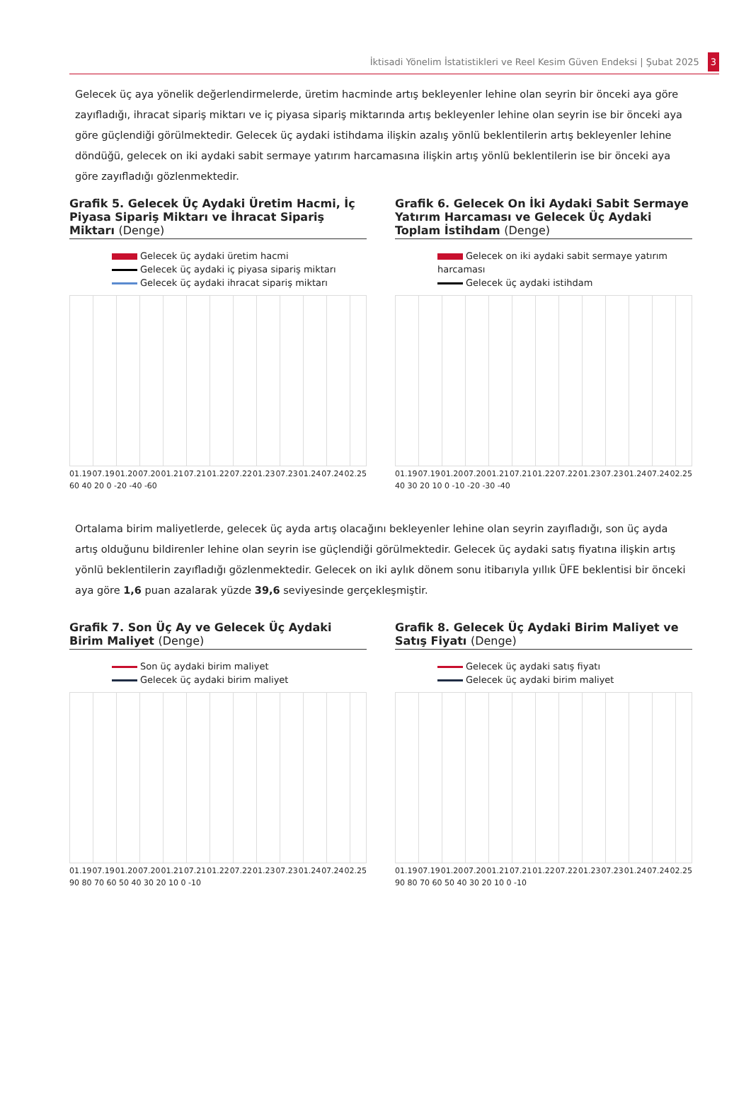İktisadi Yönelim İstatistikleri ve Reel Kesim Güven Endeksi | Şubat 2025 3
Gelecek üç aya yönelik değerlendirmelerde, üretim hacminde artış bekleyenler lehine olan seyrin bir önceki aya göre zayıfladığı, ihracat sipariş miktarı ve iç piyasa sipariş miktarında artış bekleyenler lehine olan seyrin ise bir önceki aya göre güçlendiği görülmektedir. Gelecek üç aydaki istihdama ilişkin azalış yönlü beklentilerin artış bekleyenler lehine döndüğü, gelecek on iki aydaki sabit sermaye yatırım harcamasına ilişkin artış yönlü beklentilerin ise bir önceki aya göre zayıfladığı gözlenmektedir.
Grafik 5. Gelecek Üç Aydaki Üretim Hacmi, İç Piyasa Sipariş Miktarı ve İhracat Sipariş Miktarı (Denge)
Gelecek üç aydaki üretim hacmi
Gelecek üç aydaki iç piyasa sipariş miktarı
Gelecek üç aydaki ihracat sipariş miktarı
01.19 07.19 01.20 07.20 01.21 07.21 01.22 07.22 01.23 07.23 01.24 07.24 02.25
60 40 20 0 -20 -40 -60
Grafik 6. Gelecek On İki Aydaki Sabit Sermaye Yatırım Harcaması ve Gelecek Üç Aydaki Toplam İstihdam (Denge)
Gelecek on iki aydaki sabit sermaye yatırım harcaması
Gelecek üç aydaki istihdam
01.19 07.19 01.20 07.20 01.21 07.21 01.22 07.22 01.23 07.23 01.24 07.24 02.25
40 30 20 10 0 -10 -20 -30 -40
Ortalama birim maliyetlerde, gelecek üç ayda artış olacağını bekleyenler lehine olan seyrin zayıfladığı, son üç ayda artış olduğunu bildirenler lehine olan seyrin ise güçlendiği görülmektedir. Gelecek üç aydaki satış fiyatına ilişkin artış yönlü beklentilerin zayıfladığı gözlenmektedir. Gelecek on iki aylık dönem sonu itibarıyla yıllık ÜFE beklentisi bir önceki aya göre 1,6 puan azalarak yüzde 39,6 seviyesinde gerçekleşmiştir.
Grafik 7. Son Üç Ay ve Gelecek Üç Aydaki Birim Maliyet (Denge)
Son üç aydaki birim maliyet
Gelecek üç aydaki birim maliyet
01.19 07.19 01.20 07.20 01.21 07.21 01.22 07.22 01.23 07.23 01.24 07.24 02.25
90 80 70 60 50 40 30 20 10 0 -10
Grafik 8. Gelecek Üç Aydaki Birim Maliyet ve Satış Fiyatı (Denge)
Gelecek üç aydaki satış fiyatı
Gelecek üç aydaki birim maliyet
01.19 07.19 01.20 07.20 01.21 07.21 01.22 07.22 01.23 07.23 01.24 07.24 02.25
90 80 70 60 50 40 30 20 10 0 -10